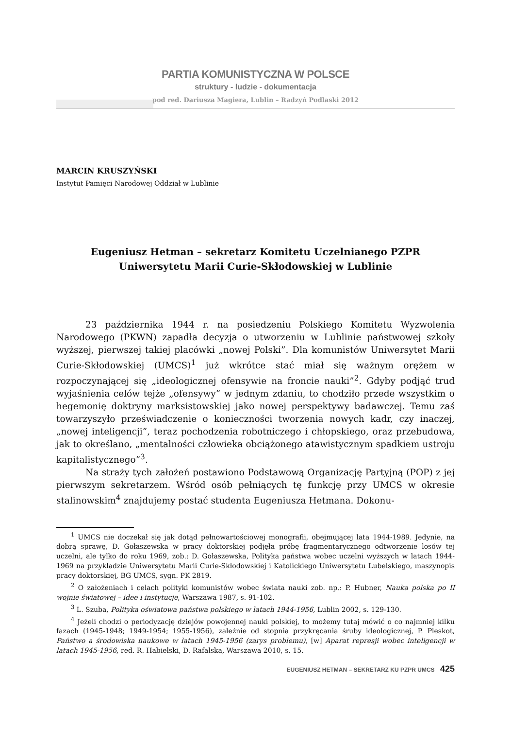PARTIA KOMUNISTYCZNA W POLSCE
struktury - ludzie - dokumentacja
pod red. Dariusza Magiera, Lublin – Radzyń Podlaski 2012
MARCIN KRUSZYŃSKI
Instytut Pamięci Narodowej Oddział w Lublinie
Eugeniusz Hetman – sekretarz Komitetu Uczelnianego PZPR
Uniwersytetu Marii Curie-Skłodowskiej w Lublinie
23 października 1944 r. na posiedzeniu Polskiego Komitetu Wyzwolenia Narodowego (PKWN) zapadła decyzja o utworzeniu w Lublinie państwowej szkoły wyższej, pierwszej takiej placówki „nowej Polski”. Dla komunistów Uniwersytet Marii Curie-Skłodowskiej (UMCS)<sup>1</sup> już wkrótce stać miał się ważnym orężem w rozpoczynającej się „ideologicznej ofensywie na froncie nauki”<sup>2</sup>. Gdyby podjąć trud wyjaśnienia celów tejże „ofensywy” w jednym zdaniu, to chodziło przede wszystkim o hegemonię doktryny marksistowskiej jako nowej perspektywy badawczej. Temu zaś towarzyszyło przeświadczenie o konieczności tworzenia nowych kadr, czy inaczej, „nowej inteligencji”, teraz pochodzenia robotniczego i chłopskiego, oraz przebudowa, jak to określano, „mentalności człowieka obciążonego atawistycznym spadkiem ustroju kapitalistycznego”<sup>3</sup>.
Na straży tych założeń postawiono Podstawową Organizację Partyjną (POP) z jej pierwszym sekretarzem. Wśród osób pełniących tę funkcję przy UMCS w okresie stalinowskim<sup>4</sup> znajdujemy postać studenta Eugeniusza Hetmana. Dokonu-
<sup>1</sup> UMCS nie doczekał się jak dotąd pełnowartościowej monografii, obejmującej lata 1944-1989. Jedynie, na dobrą sprawę, D. Gołaszewska w pracy doktorskiej podjęła próbę fragmentarycznego odtworzenie losów tej uczelni, ale tylko do roku 1969, zob.: D. Gołaszewska, Polityka państwa wobec uczelni wyższych w latach 1944-1969 na przykładzie Uniwersytetu Marii Curie-Skłodowskiej i Katolickiego Uniwersytetu Lubelskiego, maszynopis pracy doktorskiej, BG UMCS, sygn. PK 2819.
<sup>2</sup> O założeniach i celach polityki komunistów wobec świata nauki zob. np.: P. Hubner, Nauka polska po II wojnie światowej – idee i instytucje, Warszawa 1987, s. 91-102.
<sup>3</sup> L. Szuba, Polityka oświatowa państwa polskiego w latach 1944-1956, Lublin 2002, s. 129-130.
<sup>4</sup> Jeżeli chodzi o periodyzację dziejów powojennej nauki polskiej, to możemy tutaj mówić o co najmniej kilku fazach (1945-1948; 1949-1954; 1955-1956), zależnie od stopnia przykręcania śruby ideologicznej, P. Pleskot, Państwo a środowiska naukowe w latach 1945-1956 (zarys problemu), [w] Aparat represji wobec inteligencji w latach 1945-1956, red. R. Habielski, D. Rafalska, Warszawa 2010, s. 15.
EUGENIUSZ HETMAN – SEKRETARZ KU PZPR UMCS 425